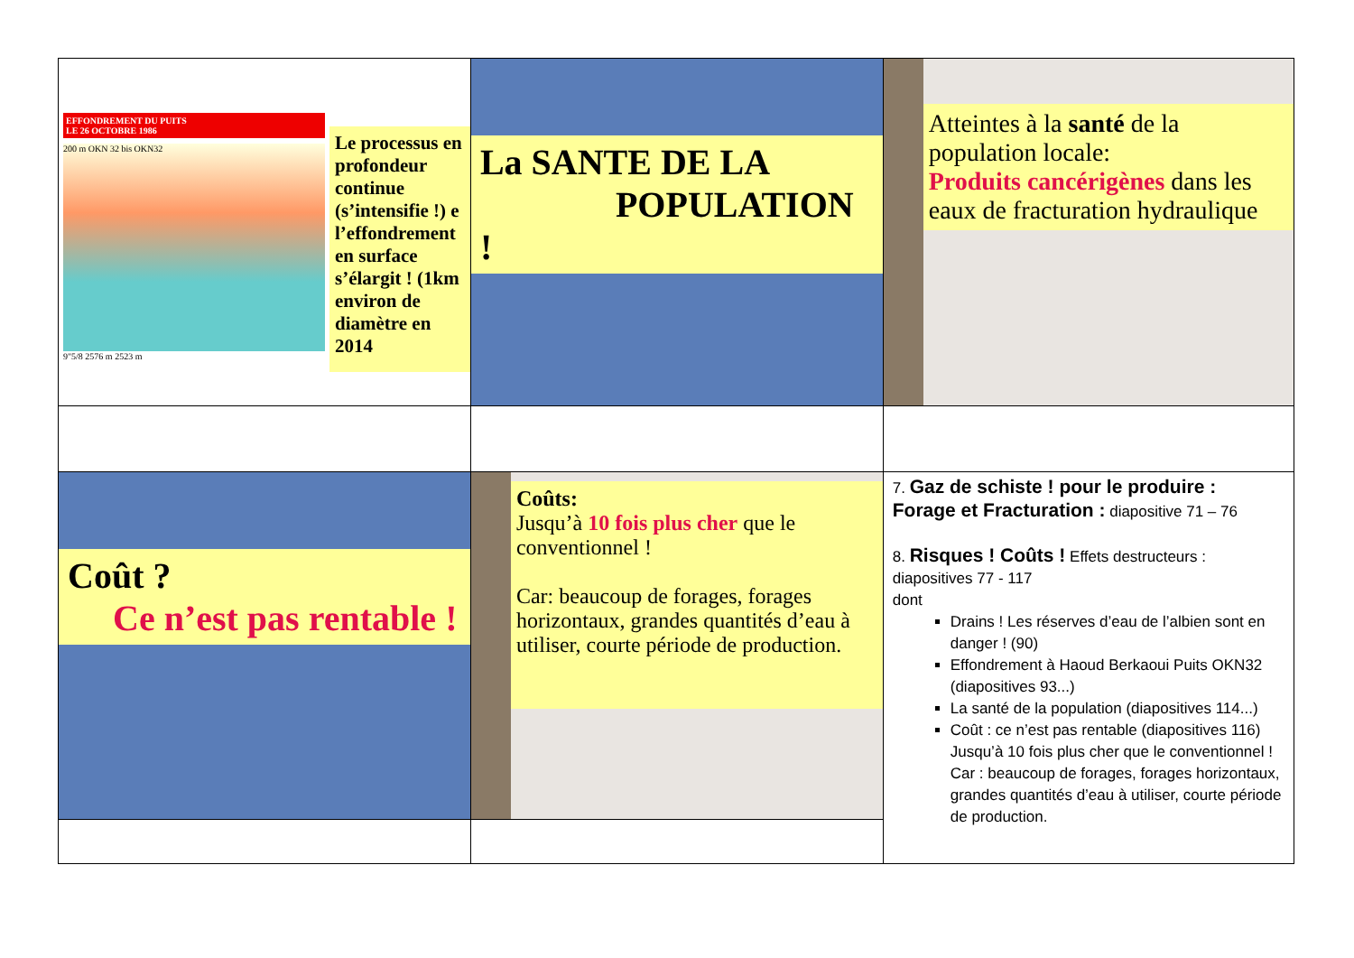| EFFONDREMENT DU PUITS LE 26 OCTOBRE 1986 200 m OKN 32 bis OKN32 9"5/8 2576 m 2523 m Le processus en profondeur continue (s’intensifie !) e l’effondrement en surface s’élargit ! (1km environ de diamètre en 2014 | La SANTE DE LA POPULATION ! | Atteintes à la santé de la population locale: Produits cancérigènes dans les eaux de fracturation hydraulique |
| Coût ? Ce n’est pas rentable ! | Coûts: Jusqu’à 10 fois plus cher que le conventionnel ! Car: beaucoup de forages, forages horizontaux, grandes quantités d’eau à utiliser, courte période de production. | 7. Gaz de schiste ! pour le produire : Forage et Fracturation : diapositive 71 – 76 8. Risques ! Coûts ! Effets destructeurs : diapositives 77 - 117 dont Drains ! Les réserves d’eau de l’albien sont en danger ! (90) Effondrement à Haoud Berkaoui Puits OKN32 (diapositives 93...) La santé de la population (diapositives 114...) Coût : ce n’est pas rentable (diapositives 116) Jusqu’à 10 fois plus cher que le conventionnel ! Car : beaucoup de forages, forages horizontaux, grandes quantités d’eau à utiliser, courte période de production. |